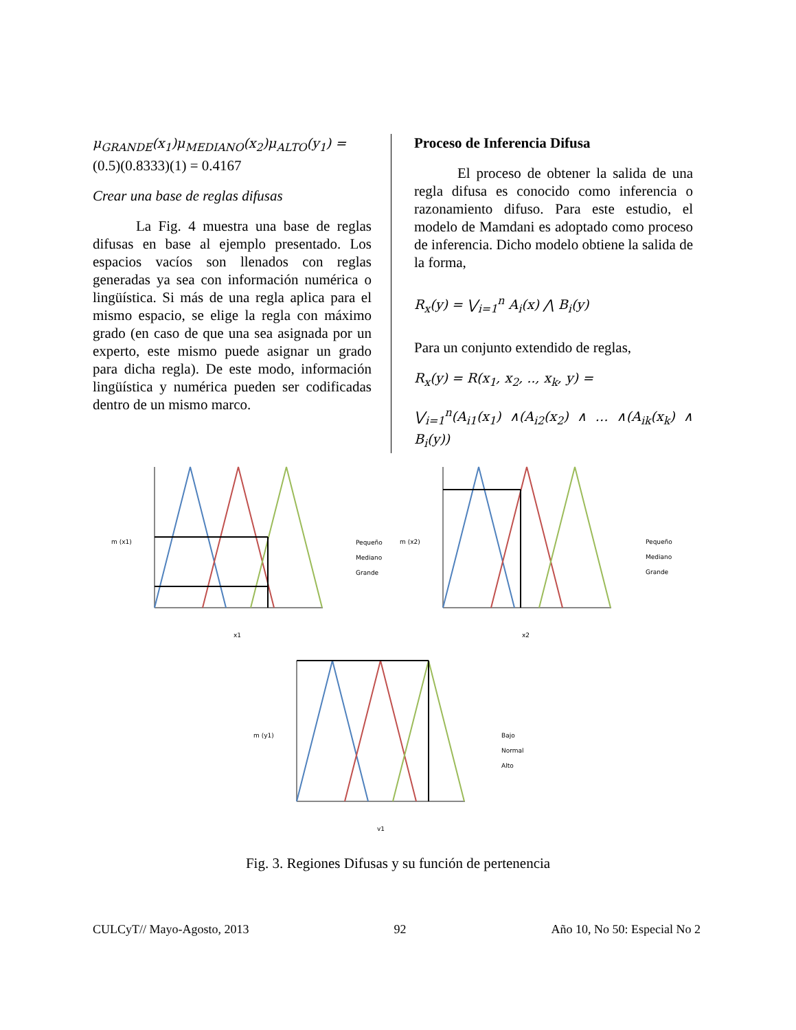μ<sub>GRANDE</sub>(x<sub>1</sub>)μ<sub>MEDIANO</sub>(x<sub>2</sub>)μ<sub>ALTO</sub>(y<sub>1</sub>) =
(0.5)(0.8333)(1) = 0.4167
Crear una base de reglas difusas
   La Fig. 4 muestra una base de reglas difusas en base al ejemplo presentado. Los espacios vacíos son llenados con reglas generadas ya sea con información numérica o lingüística. Si más de una regla aplica para el mismo espacio, se elige la regla con máximo grado (en caso de que una sea asignada por un experto, este mismo puede asignar un grado para dicha regla). De este modo, información lingüística y numérica pueden ser codificadas dentro de un mismo marco.
Proceso de Inferencia Difusa
   El proceso de obtener la salida de una regla difusa es conocido como inferencia o razonamiento difuso. Para este estudio, el modelo de Mamdani es adoptado como proceso de inferencia. Dicho modelo obtiene la salida de la forma,
R<sub>x</sub>(y) = ⋁<sub>i=1</sub><sup>n</sup> A<sub>i</sub>(x) ⋀ B<sub>i</sub>(y)
Para un conjunto extendido de reglas,
R<sub>x</sub>(y) = R(x<sub>1</sub>, x<sub>2</sub>, .., x<sub>k</sub>, y) =
⋁<sub>i=1</sub><sup>n</sup>(A<sub>i1</sub>(x<sub>1</sub>) ∧(A<sub>i2</sub>(x<sub>2</sub>) ∧ … ∧(A<sub>ik</sub>(x<sub>k</sub>) ∧ B<sub>i</sub>(y))
m (x1)
x1
m (x2)
x2
m (y1)
y1
Pequeño
Mediano
Grande
Pequeño
Mediano
Grande
Bajo
Normal
Alto
Fig. 3. Regiones Difusas y su función de pertenencia
CULCyT// Mayo-Agosto, 2013 92 Año 10, No 50: Especial No 2